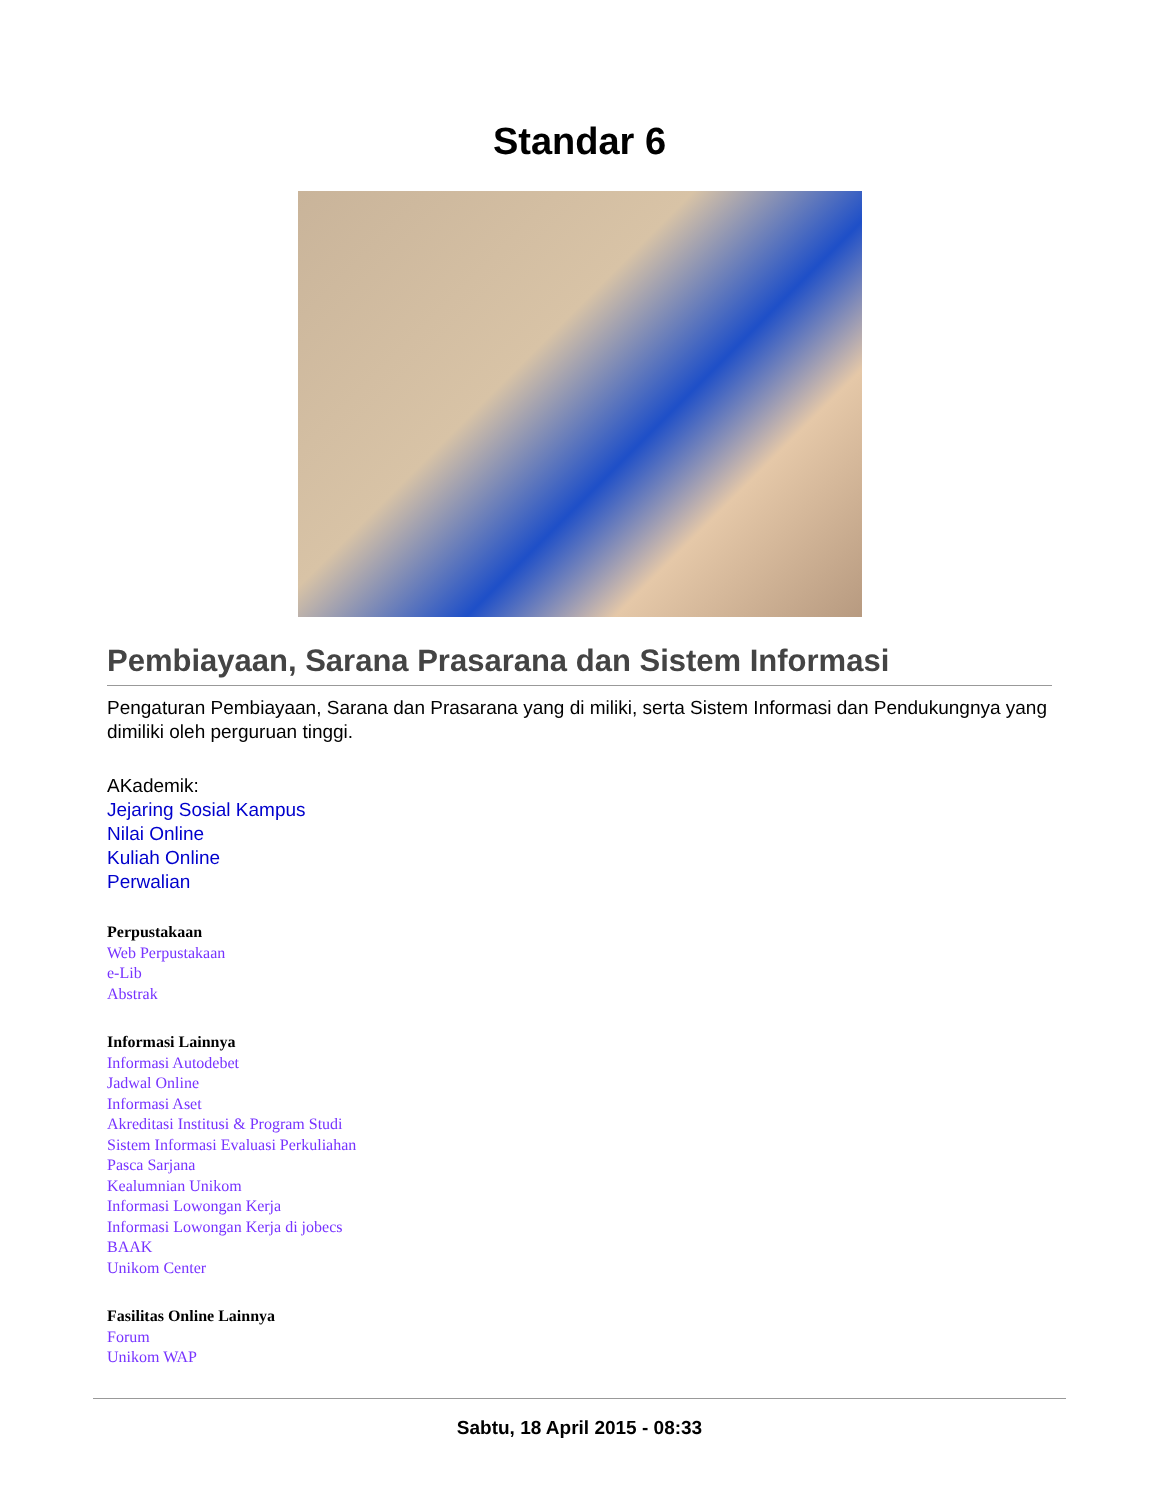Standar 6
Pembiayaan, Sarana Prasarana dan Sistem Informasi
Pengaturan Pembiayaan, Sarana dan Prasarana yang di miliki, serta Sistem Informasi dan Pendukungnya yang dimiliki oleh perguruan tinggi.
AKademik:
Jejaring Sosial Kampus
Nilai Online
Kuliah Online
Perwalian
Perpustakaan
Web Perpustakaan
e-Lib
Abstrak
Informasi Lainnya
Informasi Autodebet
Jadwal Online
Informasi Aset
Akreditasi Institusi & Program Studi
Sistem Informasi Evaluasi Perkuliahan
Pasca Sarjana
Kealumnian Unikom
Informasi Lowongan Kerja
Informasi Lowongan Kerja di jobecs
BAAK
Unikom Center
Fasilitas Online Lainnya
Forum
Unikom WAP
Sabtu, 18 April 2015 - 08:33